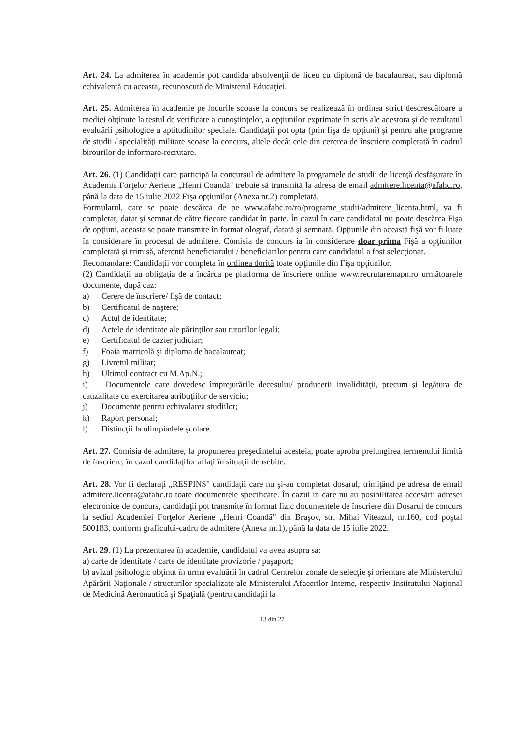Art. 24. La admiterea în academie pot candida absolvenţii de liceu cu diplomă de bacalaureat, sau diplomă echivalentă cu aceasta, recunoscută de Ministerul Educaţiei.
Art. 25. Admiterea în academie pe locurile scoase la concurs se realizează în ordinea strict descrescătoare a mediei obţinute la testul de verificare a cunoştinţelor, a opţiunilor exprimate în scris ale acestora şi de rezultatul evaluării psihologice a aptitudinilor speciale. Candidaţii pot opta (prin fişa de opţiuni) şi pentru alte programe de studii / specialităţi militare scoase la concurs, altele decât cele din cererea de înscriere completată în cadrul birourilor de informare-recrutare.
Art. 26. (1) Candidaţii care participă la concursul de admitere la programele de studii de licenţă desfăşurate în Academia Forţelor Aeriene „Henri Coandă" trebuie să transmită la adresa de email admitere.licenta@afahc.ro, până la data de 15 iulie 2022 Fişa opţiunilor (Anexa nr.2) completată.
Formularul, care se poate descărca de pe www.afahc.ro/ro/programe_studii/admitere_licenta.html, va fi completat, datat şi semnat de către fiecare candidat în parte. În cazul în care candidatul nu poate descărca Fişa de opţiuni, aceasta se poate transmite în format olograf, datată şi semnată. Opţiunile din această fişă vor fi luate în considerare în procesul de admitere. Comisia de concurs ia în considerare doar prima Fişă a opţiunilor completată şi trimisă, aferentă beneficiarului / beneficiarilor pentru care candidatul a fost selecţionat.
Recomandare: Candidaţii vor completa în ordinea dorită toate opţiunile din Fişa opţiunilor.
(2) Candidaţii au obligaţia de a încărca pe platforma de înscriere online www.recrutaremapn.ro următoarele documente, după caz:
a) Cerere de înscriere/ fişă de contact;
b) Certificatul de naştere;
c) Actul de identitate;
d) Actele de identitate ale părinţilor sau tutorilor legali;
e) Certificatul de cazier judiciar;
f) Foaia matricolă şi diploma de bacalaureat;
g) Livretul militar;
h) Ultimul contract cu M.Ap.N.;
i) Documentele care dovedesc împrejurările decesului/ producerii invalidităţii, precum şi legătura de cauzalitate cu exercitarea atribuţiilor de serviciu;
j) Documente pentru echivalarea studiilor;
k) Raport personal;
l) Distincţii la olimpiadele şcolare.
Art. 27. Comisia de admitere, la propunerea preşedintelui acesteia, poate aproba prelungirea termenului limită de înscriere, în cazul candidaţilor aflaţi în situaţii deosebite.
Art. 28. Vor fi declaraţi „RESPINS" candidaţii care nu şi-au completat dosarul, trimiţând pe adresa de email admitere.licenta@afahc.ro toate documentele specificate. În cazul în care nu au posibilitatea accesării adresei electronice de concurs, candidaţii pot transmite în format fizic documentele de înscriere din Dosarul de concurs la sediul Academiei Forţelor Aeriene „Henri Coandă" din Braşov, str. Mihai Viteazul, nr.160, cod poştal 500183, conform graficului-cadru de admitere (Anexa nr.1), până la data de 15 iulie 2022.
Art. 29. (1) La prezentarea în academie, candidatul va avea asupra sa:
a) carte de identitate / carte de identitate provizorie / paşaport;
b) avizul psihologic obţinut în urma evaluării în cadrul Centrelor zonale de selecţie şi orientare ale Ministerului Apărării Naţionale / structurilor specializate ale Ministerului Afacerilor Interne, respectiv Institutului Naţional de Medicină Aeronautică şi Spaţială (pentru candidaţii la
13 din 27